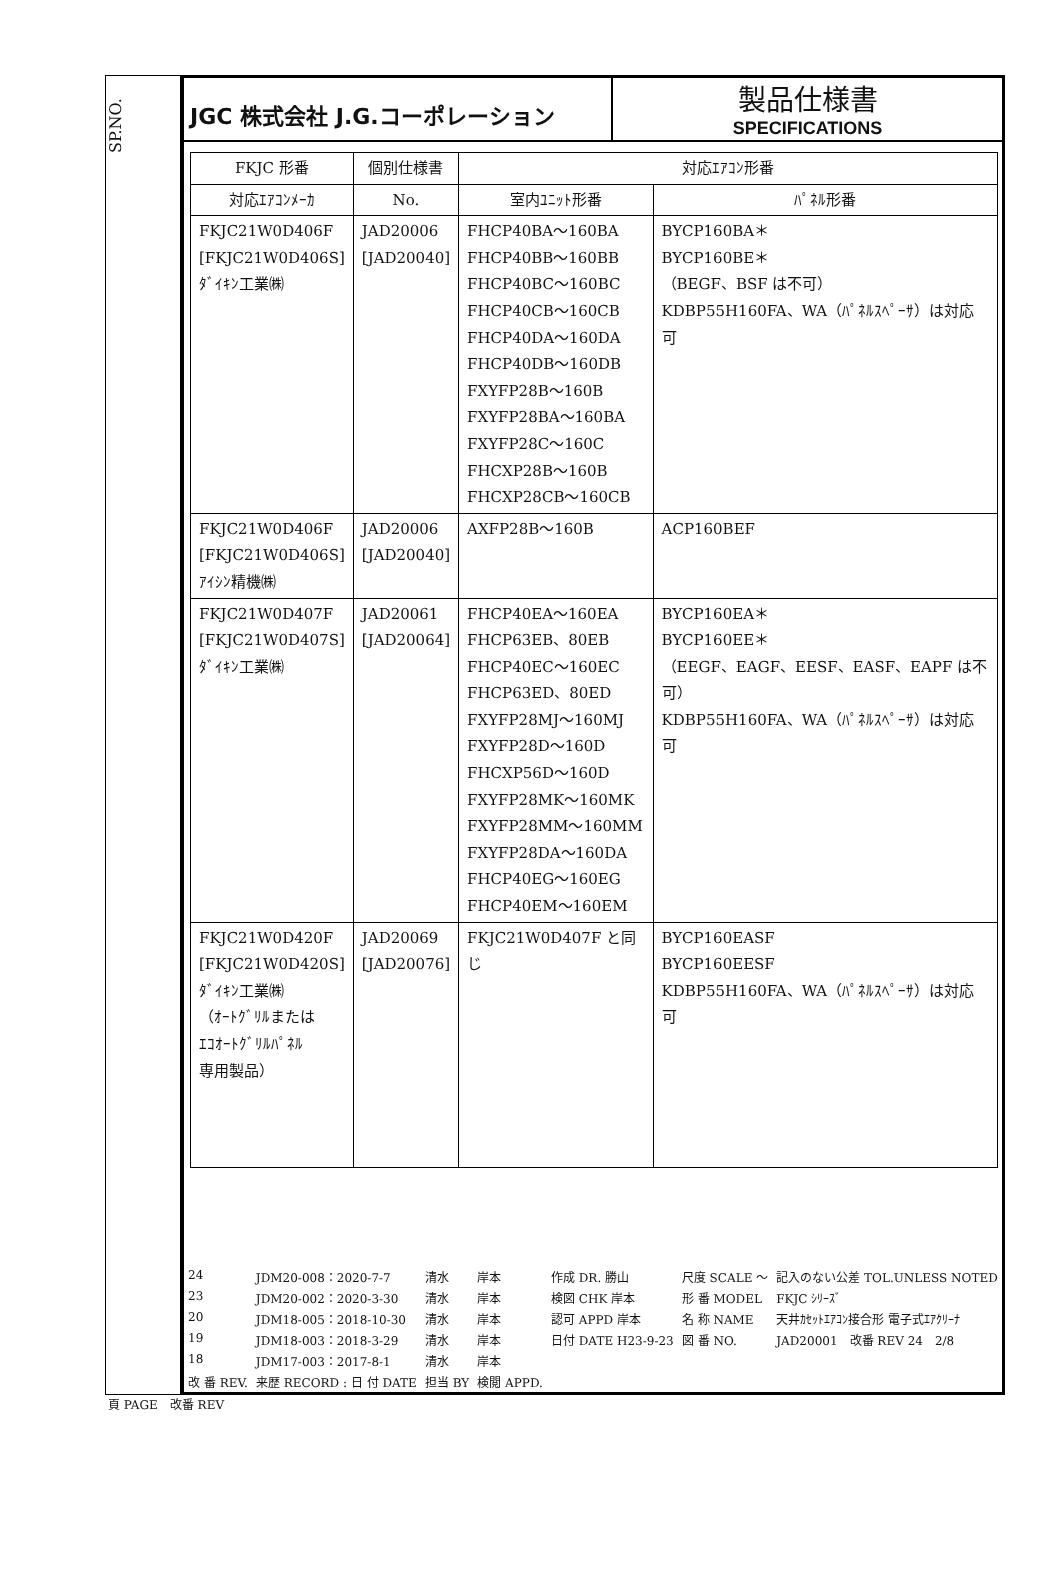SP.NO.
JGC 株式会社 J.G.コーポレーション
製品仕様書
SPECIFICATIONS
| FKJC 形番 | 個別仕様書 | 対応ｴｱｺﾝ形番 | |
| --- | --- | --- | --- |
| 対応ｴｱｺﾝﾒｰｶ | No. | 室内ﾕﾆｯﾄ形番 | ﾊﾟﾈﾙ形番 |
| FKJC21W0D406F [FKJC21W0D406S] ﾀﾞｲｷﾝ工業㈱ | JAD20006 [JAD20040] | FHCP40BA～160BA FHCP40BB～160BB FHCP40BC～160BC FHCP40CB～160CB FHCP40DA～160DA FHCP40DB～160DB FXYFP28B～160B FXYFP28BA～160BA FXYFP28C～160C FHCXP28B～160B FHCXP28CB～160CB | BYCP160BA＊ BYCP160BE＊ （BEGF、BSF は不可） KDBP55H160FA、WA（ﾊﾟﾈﾙｽﾍﾟｰｻ）は対応可 |
| FKJC21W0D406F [FKJC21W0D406S] ｱｲｼﾝ精機㈱ | JAD20006 [JAD20040] | AXFP28B～160B | ACP160BEF |
| FKJC21W0D407F [FKJC21W0D407S] ﾀﾞｲｷﾝ工業㈱ | JAD20061 [JAD20064] | FHCP40EA～160EA FHCP63EB、80EB FHCP40EC～160EC FHCP63ED、80ED FXYFP28MJ～160MJ FXYFP28D～160D FHCXP56D～160D FXYFP28MK～160MK FXYFP28MM～160MM FXYFP28DA～160DA FHCP40EG～160EG FHCP40EM～160EM | BYCP160EA＊ BYCP160EE＊ （EEGF、EAGF、EESF、EASF、EAPF は不可） KDBP55H160FA、WA（ﾊﾟﾈﾙｽﾍﾟｰｻ）は対応可 |
| FKJC21W0D420F [FKJC21W0D420S] ﾀﾞｲｷﾝ工業㈱ （ｵｰﾄｸﾞﾘﾙまたは ｴｺｵｰﾄｸﾞﾘﾙﾊﾟﾈﾙ 専用製品） | JAD20069 [JAD20076] | FKJC21W0D407F と同じ | BYCP160EASF BYCP160EESF KDBP55H160FA、WA（ﾊﾟﾈﾙｽﾍﾟｰｻ）は対応可 |
| 24 | JDM20-008：2020-7-7 | 清水 | 岸本 | 作成 DR. 勝山 | 尺度 SCALE ～ | 記入のない公差 TOL.UNLESS NOTED |
| 23 | JDM20-002：2020-3-30 | 清水 | 岸本 | 検図 CHK 岸本 | 形 番 MODEL | FKJC ｼﾘｰｽﾞ |
| 20 | JDM18-005：2018-10-30 | 清水 | 岸本 | 認可 APPD 岸本 | 名 称 NAME | 天井ｶｾｯﾄｴｱｺﾝ接合形 電子式ｴｱｸﾘｰﾅ |
| 19 | JDM18-003：2018-3-29 | 清水 | 岸本 | 日付 DATE H23-9-23 | 図 番 NO. | JAD20001 改番 REV 24 2/8 |
| 18 | JDM17-003：2017-8-1 | 清水 | 岸本 | | | |
| 改 番 REV. | 来歴 RECORD : 日 付 DATE | 担当 BY | 検閲 APPD. | | | |
頁 PAGE　改番 REV